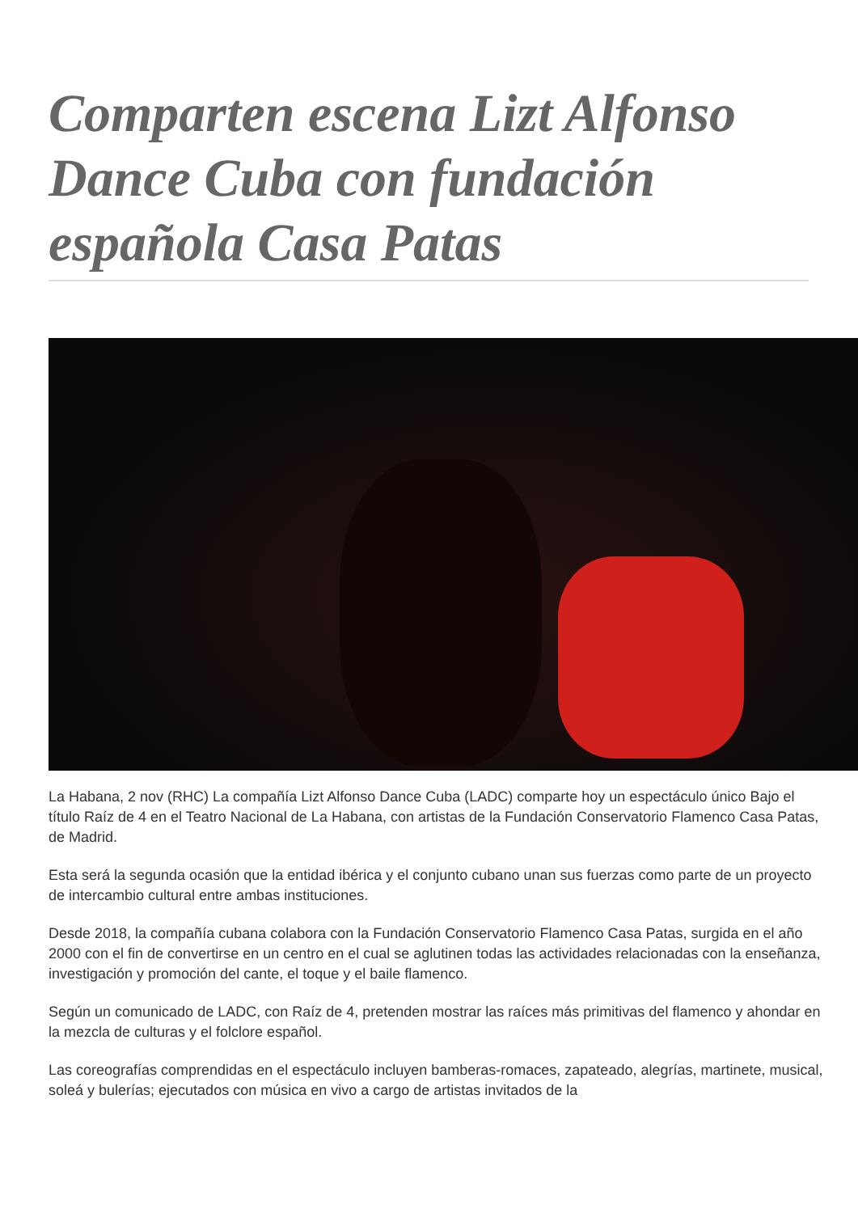Comparten escena Lizt Alfonso Dance Cuba con fundación española Casa Patas
La Habana, 2 nov (RHC) La compañía Lizt Alfonso Dance Cuba (LADC) comparte hoy un espectáculo único Bajo el título Raíz de 4 en el Teatro Nacional de La Habana, con artistas de la Fundación Conservatorio Flamenco Casa Patas, de Madrid.
Esta será la segunda ocasión que la entidad ibérica y el conjunto cubano unan sus fuerzas como parte de un proyecto de intercambio cultural entre ambas instituciones.
Desde 2018, la compañía cubana colabora con la Fundación Conservatorio Flamenco Casa Patas, surgida en el año 2000 con el fin de convertirse en un centro en el cual se aglutinen todas las actividades relacionadas con la enseñanza, investigación y promoción del cante, el toque y el baile flamenco.
Según un comunicado de LADC, con Raíz de 4, pretenden mostrar las raíces más primitivas del flamenco y ahondar en la mezcla de culturas y el folclore español.
Las coreografías comprendidas en el espectáculo incluyen bamberas-romaces, zapateado, alegrías, martinete, musical, soleá y bulerías; ejecutados con música en vivo a cargo de artistas invitados de la